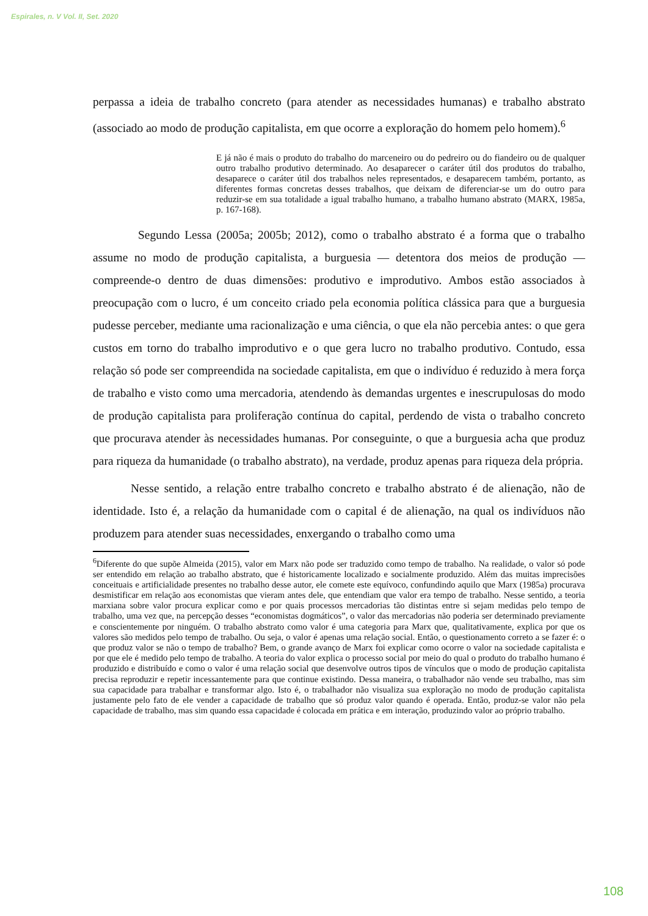Espirales, n. V Vol. II, Set. 2020
perpassa a ideia de trabalho concreto (para atender as necessidades humanas) e trabalho abstrato (associado ao modo de produção capitalista, em que ocorre a exploração do homem pelo homem).<sup>6</sup>
E já não é mais o produto do trabalho do marceneiro ou do pedreiro ou do fiandeiro ou de qualquer outro trabalho produtivo determinado. Ao desaparecer o caráter útil dos produtos do trabalho, desaparece o caráter útil dos trabalhos neles representados, e desaparecem também, portanto, as diferentes formas concretas desses trabalhos, que deixam de diferenciar-se um do outro para reduzir-se em sua totalidade a igual trabalho humano, a trabalho humano abstrato (MARX, 1985a, p. 167-168).
Segundo Lessa (2005a; 2005b; 2012), como o trabalho abstrato é a forma que o trabalho assume no modo de produção capitalista, a burguesia — detentora dos meios de produção — compreende-o dentro de duas dimensões: produtivo e improdutivo. Ambos estão associados à preocupação com o lucro, é um conceito criado pela economia política clássica para que a burguesia pudesse perceber, mediante uma racionalização e uma ciência, o que ela não percebia antes: o que gera custos em torno do trabalho improdutivo e o que gera lucro no trabalho produtivo. Contudo, essa relação só pode ser compreendida na sociedade capitalista, em que o indivíduo é reduzido à mera força de trabalho e visto como uma mercadoria, atendendo às demandas urgentes e inescrupulosas do modo de produção capitalista para proliferação contínua do capital, perdendo de vista o trabalho concreto que procurava atender às necessidades humanas. Por conseguinte, o que a burguesia acha que produz para riqueza da humanidade (o trabalho abstrato), na verdade, produz apenas para riqueza dela própria.
Nesse sentido, a relação entre trabalho concreto e trabalho abstrato é de alienação, não de identidade. Isto é, a relação da humanidade com o capital é de alienação, na qual os indivíduos não produzem para atender suas necessidades, enxergando o trabalho como uma
<sup>6</sup> Diferente do que supõe Almeida (2015), valor em Marx não pode ser traduzido como tempo de trabalho. Na realidade, o valor só pode ser entendido em relação ao trabalho abstrato, que é historicamente localizado e socialmente produzido. Além das muitas imprecisões conceituais e artificialidade presentes no trabalho desse autor, ele comete este equívoco, confundindo aquilo que Marx (1985a) procurava desmistificar em relação aos economistas que vieram antes dele, que entendiam que valor era tempo de trabalho. Nesse sentido, a teoria marxiana sobre valor procura explicar como e por quais processos mercadorias tão distintas entre si sejam medidas pelo tempo de trabalho, uma vez que, na percepção desses “economistas dogmáticos”, o valor das mercadorias não poderia ser determinado previamente e conscientemente por ninguém. O trabalho abstrato como valor é uma categoria para Marx que, qualitativamente, explica por que os valores são medidos pelo tempo de trabalho. Ou seja, o valor é apenas uma relação social. Então, o questionamento correto a se fazer é: o que produz valor se não o tempo de trabalho? Bem, o grande avanço de Marx foi explicar como ocorre o valor na sociedade capitalista e por que ele é medido pelo tempo de trabalho. A teoria do valor explica o processo social por meio do qual o produto do trabalho humano é produzido e distribuído e como o valor é uma relação social que desenvolve outros tipos de vínculos que o modo de produção capitalista precisa reproduzir e repetir incessantemente para que continue existindo. Dessa maneira, o trabalhador não vende seu trabalho, mas sim sua capacidade para trabalhar e transformar algo. Isto é, o trabalhador não visualiza sua exploração no modo de produção capitalista justamente pelo fato de ele vender a capacidade de trabalho que só produz valor quando é operada. Então, produz-se valor não pela capacidade de trabalho, mas sim quando essa capacidade é colocada em prática e em interação, produzindo valor ao próprio trabalho.
108